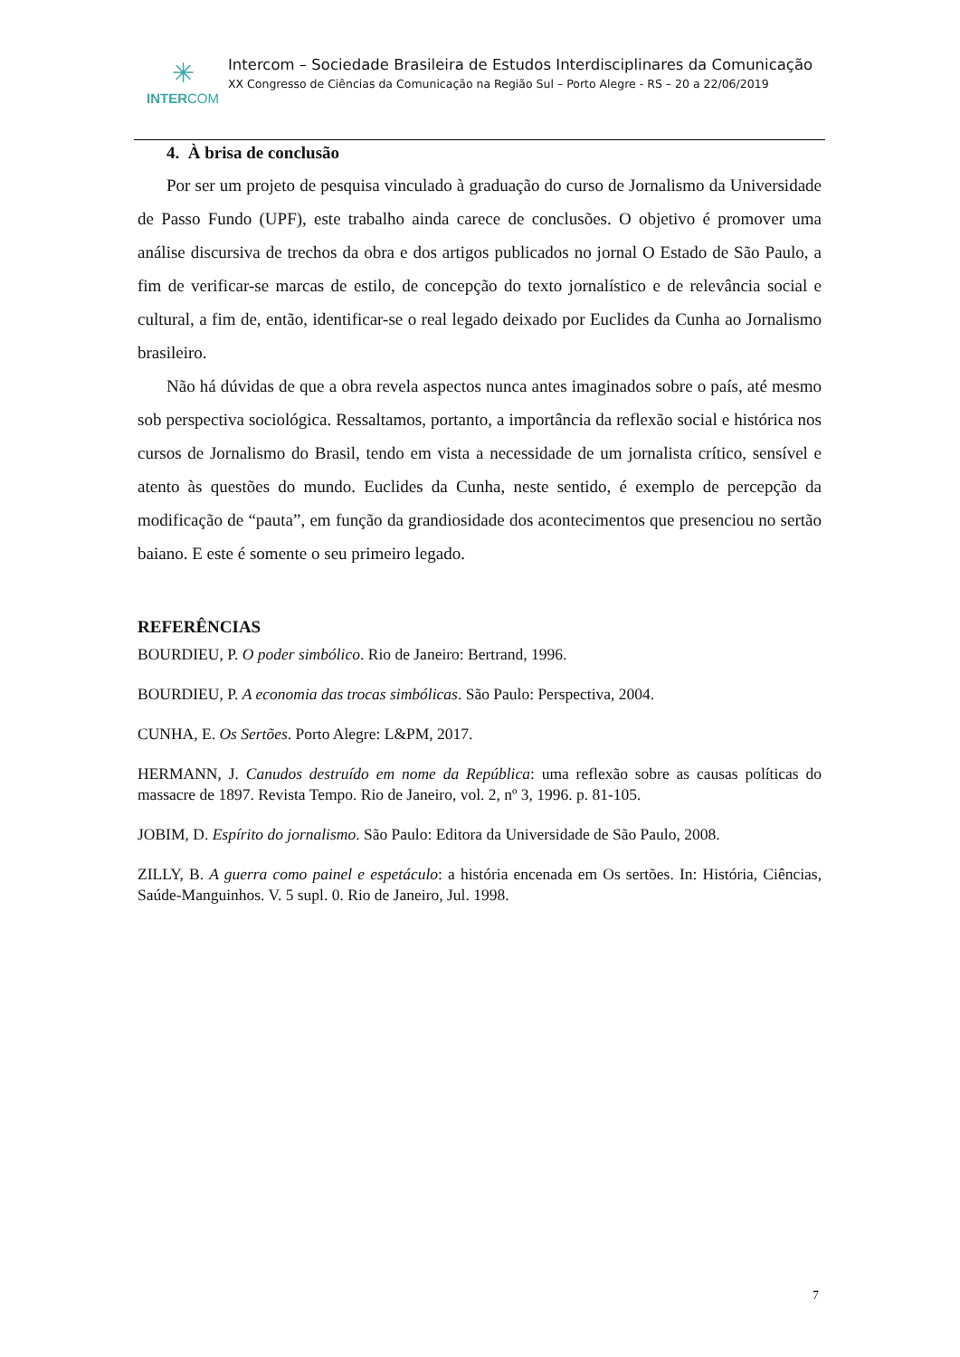✳
INTERCOM
Intercom – Sociedade Brasileira de Estudos Interdisciplinares da Comunicação
XX Congresso de Ciências da Comunicação na Região Sul – Porto Alegre - RS – 20 a 22/06/2019
4. À brisa de conclusão
Por ser um projeto de pesquisa vinculado à graduação do curso de Jornalismo da Universidade de Passo Fundo (UPF), este trabalho ainda carece de conclusões. O objetivo é promover uma análise discursiva de trechos da obra e dos artigos publicados no jornal O Estado de São Paulo, a fim de verificar-se marcas de estilo, de concepção do texto jornalístico e de relevância social e cultural, a fim de, então, identificar-se o real legado deixado por Euclides da Cunha ao Jornalismo brasileiro.
Não há dúvidas de que a obra revela aspectos nunca antes imaginados sobre o país, até mesmo sob perspectiva sociológica. Ressaltamos, portanto, a importância da reflexão social e histórica nos cursos de Jornalismo do Brasil, tendo em vista a necessidade de um jornalista crítico, sensível e atento às questões do mundo. Euclides da Cunha, neste sentido, é exemplo de percepção da modificação de “pauta”, em função da grandiosidade dos acontecimentos que presenciou no sertão baiano. E este é somente o seu primeiro legado.
REFERÊNCIAS
BOURDIEU, P. O poder simbólico. Rio de Janeiro: Bertrand, 1996.
BOURDIEU, P. A economia das trocas simbólicas. São Paulo: Perspectiva, 2004.
CUNHA, E. Os Sertões. Porto Alegre: L&PM, 2017.
HERMANN, J. Canudos destruído em nome da República: uma reflexão sobre as causas políticas do massacre de 1897. Revista Tempo. Rio de Janeiro, vol. 2, nº 3, 1996. p. 81-105.
JOBIM, D. Espírito do jornalismo. São Paulo: Editora da Universidade de São Paulo, 2008.
ZILLY, B. A guerra como painel e espetáculo: a história encenada em Os sertões. In: História, Ciências, Saúde-Manguinhos. V. 5 supl. 0. Rio de Janeiro, Jul. 1998.
7